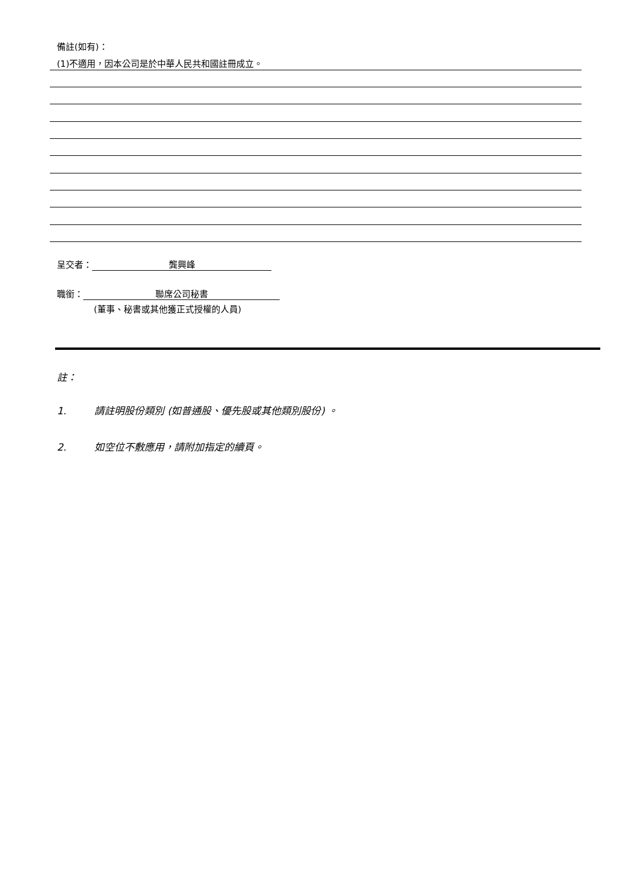備註(如有)：
(1)不適用，因本公司是於中華人民共和國註冊成立。
呈交者： 龔興峰
職銜： 聯席公司秘書
(董事、秘書或其他獲正式授權的人員)
註：
1. 請註明股份類別 (如普通股、優先股或其他類別股份) 。
2. 如空位不敷應用，請附加指定的續頁。